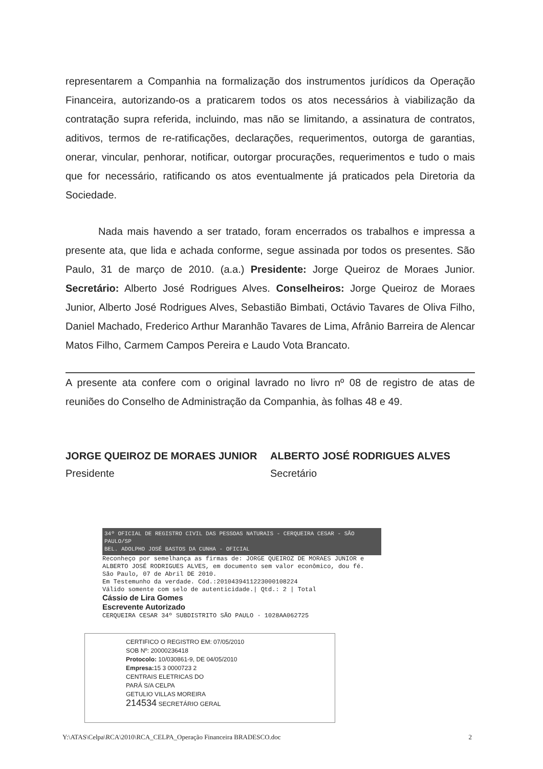representarem a Companhia na formalização dos instrumentos jurídicos da Operação Financeira, autorizando-os a praticarem todos os atos necessários à viabilização da contratação supra referida, incluindo, mas não se limitando, a assinatura de contratos, aditivos, termos de re-ratificações, declarações, requerimentos, outorga de garantias, onerar, vincular, penhorar, notificar, outorgar procurações, requerimentos e tudo o mais que for necessário, ratificando os atos eventualmente já praticados pela Diretoria da Sociedade.
Nada mais havendo a ser tratado, foram encerrados os trabalhos e impressa a presente ata, que lida e achada conforme, segue assinada por todos os presentes. São Paulo, 31 de março de 2010. (a.a.) Presidente: Jorge Queiroz de Moraes Junior. Secretário: Alberto José Rodrigues Alves. Conselheiros: Jorge Queiroz de Moraes Junior, Alberto José Rodrigues Alves, Sebastião Bimbati, Octávio Tavares de Oliva Filho, Daniel Machado, Frederico Arthur Maranhão Tavares de Lima, Afrânio Barreira de Alencar Matos Filho, Carmem Campos Pereira e Laudo Vota Brancato.
A presente ata confere com o original lavrado no livro nº 08 de registro de atas de reuniões do Conselho de Administração da Companhia, às folhas 48 e 49.
JORGE QUEIROZ DE MORAES JUNIOR
Presidente
ALBERTO JOSÉ RODRIGUES ALVES
Secretário
34º OFICIAL DE REGISTRO CIVIL DAS PESSOAS NATURAIS - CERQUEIRA CESAR - SÃO PAULO/SP
BEL. ADOLPHO JOSÉ BASTOS DA CUNHA - OFICIAL
Reconheço por semelhança as firmas de: JORGE QUEIROZ DE MORAES JUNIOR e ALBERTO JOSÉ RODRIGUES ALVES, em documento sem valor econômico, dou fé.
São Paulo, 07 de Abril DE 2010.
Em Testemunho da verdade. Cód.:2010439411223000108224
Válido somente com selo de autenticidade.| Qtd.: 2 | Total
Cássio de Lira Gomes
Escrevente Autorizado
CERQUEIRA CESAR 34º SUBDISTRITO SÃO PAULO · 1028AA062725
CERTIFICO O REGISTRO EM: 07/05/2010
SOB Nº: 20000236418
Protocolo: 10/030861-9, DE 04/05/2010
Empresa: 15 3 0000723 2
CENTRAIS ELETRICAS DO
PARÁ S/A CELPA
GETULIO VILLAS MOREIRA
214534 SECRETÁRIO GERAL
Y:\ATAS\Celpa\RCA\2010\RCA_CELPA_Operação Financeira BRADESCO.doc 2